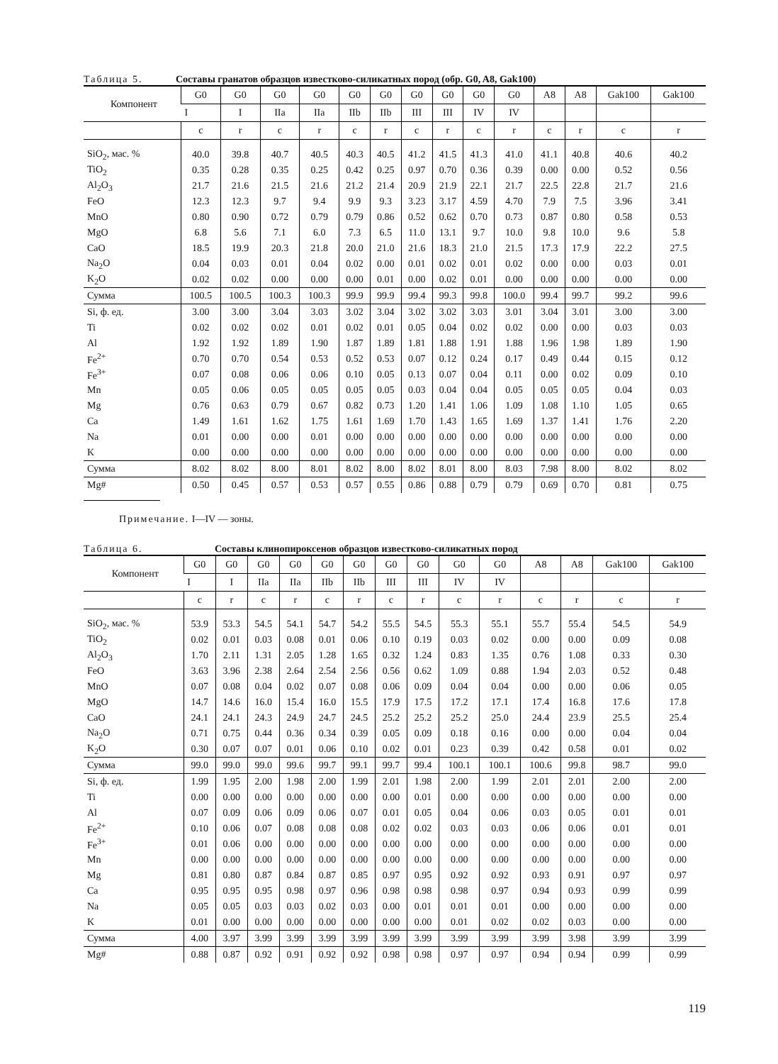Таблица 5. Составы гранатов образцов известково-силикатных пород (обр. G0, A8, Gak100)
| Компонент | G0 | G0 | G0 | G0 | G0 | G0 | G0 | G0 | G0 | G0 | A8 | A8 | Gak100 | Gak100 |
| --- | --- | --- | --- | --- | --- | --- | --- | --- | --- | --- | --- | --- | --- | --- |
| | I | I | IIa | IIa | IIb | IIb | III | III | IV | IV | | | | |
| | c | r | c | r | c | r | c | r | c | r | c | r | c | r |
| SiO<sub>2</sub>, мас. % | 40.0 | 39.8 | 40.7 | 40.5 | 40.3 | 40.5 | 41.2 | 41.5 | 41.3 | 41.0 | 41.1 | 40.8 | 40.6 | 40.2 |
| TiO<sub>2</sub> | 0.35 | 0.28 | 0.35 | 0.25 | 0.42 | 0.25 | 0.97 | 0.70 | 0.36 | 0.39 | 0.00 | 0.00 | 0.52 | 0.56 |
| Al<sub>2</sub>O<sub>3</sub> | 21.7 | 21.6 | 21.5 | 21.6 | 21.2 | 21.4 | 20.9 | 21.9 | 22.1 | 21.7 | 22.5 | 22.8 | 21.7 | 21.6 |
| FeO | 12.3 | 12.3 | 9.7 | 9.4 | 9.9 | 9.3 | 3.23 | 3.17 | 4.59 | 4.70 | 7.9 | 7.5 | 3.96 | 3.41 |
| MnO | 0.80 | 0.90 | 0.72 | 0.79 | 0.79 | 0.86 | 0.52 | 0.62 | 0.70 | 0.73 | 0.87 | 0.80 | 0.58 | 0.53 |
| MgO | 6.8 | 5.6 | 7.1 | 6.0 | 7.3 | 6.5 | 11.0 | 13.1 | 9.7 | 10.0 | 9.8 | 10.0 | 9.6 | 5.8 |
| CaO | 18.5 | 19.9 | 20.3 | 21.8 | 20.0 | 21.0 | 21.6 | 18.3 | 21.0 | 21.5 | 17.3 | 17.9 | 22.2 | 27.5 |
| Na<sub>2</sub>O | 0.04 | 0.03 | 0.01 | 0.04 | 0.02 | 0.00 | 0.01 | 0.02 | 0.01 | 0.02 | 0.00 | 0.00 | 0.03 | 0.01 |
| K<sub>2</sub>O | 0.02 | 0.02 | 0.00 | 0.00 | 0.00 | 0.01 | 0.00 | 0.02 | 0.01 | 0.00 | 0.00 | 0.00 | 0.00 | 0.00 |
| Сумма | 100.5 | 100.5 | 100.3 | 100.3 | 99.9 | 99.9 | 99.4 | 99.3 | 99.8 | 100.0 | 99.4 | 99.7 | 99.2 | 99.6 |
| Si, ф. ед. | 3.00 | 3.00 | 3.04 | 3.03 | 3.02 | 3.04 | 3.02 | 3.02 | 3.03 | 3.01 | 3.04 | 3.01 | 3.00 | 3.00 |
| Ti | 0.02 | 0.02 | 0.02 | 0.01 | 0.02 | 0.01 | 0.05 | 0.04 | 0.02 | 0.02 | 0.00 | 0.00 | 0.03 | 0.03 |
| Al | 1.92 | 1.92 | 1.89 | 1.90 | 1.87 | 1.89 | 1.81 | 1.88 | 1.91 | 1.88 | 1.96 | 1.98 | 1.89 | 1.90 |
| Fe<sup>2+</sup> | 0.70 | 0.70 | 0.54 | 0.53 | 0.52 | 0.53 | 0.07 | 0.12 | 0.24 | 0.17 | 0.49 | 0.44 | 0.15 | 0.12 |
| Fe<sup>3+</sup> | 0.07 | 0.08 | 0.06 | 0.06 | 0.10 | 0.05 | 0.13 | 0.07 | 0.04 | 0.11 | 0.00 | 0.02 | 0.09 | 0.10 |
| Mn | 0.05 | 0.06 | 0.05 | 0.05 | 0.05 | 0.05 | 0.03 | 0.04 | 0.04 | 0.05 | 0.05 | 0.05 | 0.04 | 0.03 |
| Mg | 0.76 | 0.63 | 0.79 | 0.67 | 0.82 | 0.73 | 1.20 | 1.41 | 1.06 | 1.09 | 1.08 | 1.10 | 1.05 | 0.65 |
| Ca | 1.49 | 1.61 | 1.62 | 1.75 | 1.61 | 1.69 | 1.70 | 1.43 | 1.65 | 1.69 | 1.37 | 1.41 | 1.76 | 2.20 |
| Na | 0.01 | 0.00 | 0.00 | 0.01 | 0.00 | 0.00 | 0.00 | 0.00 | 0.00 | 0.00 | 0.00 | 0.00 | 0.00 | 0.00 |
| K | 0.00 | 0.00 | 0.00 | 0.00 | 0.00 | 0.00 | 0.00 | 0.00 | 0.00 | 0.00 | 0.00 | 0.00 | 0.00 | 0.00 |
| Сумма | 8.02 | 8.02 | 8.00 | 8.01 | 8.02 | 8.00 | 8.02 | 8.01 | 8.00 | 8.03 | 7.98 | 8.00 | 8.02 | 8.02 |
| Mg# | 0.50 | 0.45 | 0.57 | 0.53 | 0.57 | 0.55 | 0.86 | 0.88 | 0.79 | 0.79 | 0.69 | 0.70 | 0.81 | 0.75 |
Примечание. I—IV — зоны.
Таблица 6. Составы клинопироксенов образцов известково-силикатных пород
| Компонент | G0 | G0 | G0 | G0 | G0 | G0 | G0 | G0 | G0 | G0 | A8 | A8 | Gak100 | Gak100 |
| --- | --- | --- | --- | --- | --- | --- | --- | --- | --- | --- | --- | --- | --- | --- |
| | I | I | IIa | IIa | IIb | IIb | III | III | IV | IV | | | | |
| | c | r | c | r | c | r | c | r | c | r | c | r | c | r |
| SiO<sub>2</sub>, мас. % | 53.9 | 53.3 | 54.5 | 54.1 | 54.7 | 54.2 | 55.5 | 54.5 | 55.3 | 55.1 | 55.7 | 55.4 | 54.5 | 54.9 |
| TiO<sub>2</sub> | 0.02 | 0.01 | 0.03 | 0.08 | 0.01 | 0.06 | 0.10 | 0.19 | 0.03 | 0.02 | 0.00 | 0.00 | 0.09 | 0.08 |
| Al<sub>2</sub>O<sub>3</sub> | 1.70 | 2.11 | 1.31 | 2.05 | 1.28 | 1.65 | 0.32 | 1.24 | 0.83 | 1.35 | 0.76 | 1.08 | 0.33 | 0.30 |
| FeO | 3.63 | 3.96 | 2.38 | 2.64 | 2.54 | 2.56 | 0.56 | 0.62 | 1.09 | 0.88 | 1.94 | 2.03 | 0.52 | 0.48 |
| MnO | 0.07 | 0.08 | 0.04 | 0.02 | 0.07 | 0.08 | 0.06 | 0.09 | 0.04 | 0.04 | 0.00 | 0.00 | 0.06 | 0.05 |
| MgO | 14.7 | 14.6 | 16.0 | 15.4 | 16.0 | 15.5 | 17.9 | 17.5 | 17.2 | 17.1 | 17.4 | 16.8 | 17.6 | 17.8 |
| CaO | 24.1 | 24.1 | 24.3 | 24.9 | 24.7 | 24.5 | 25.2 | 25.2 | 25.2 | 25.0 | 24.4 | 23.9 | 25.5 | 25.4 |
| Na<sub>2</sub>O | 0.71 | 0.75 | 0.44 | 0.36 | 0.34 | 0.39 | 0.05 | 0.09 | 0.18 | 0.16 | 0.00 | 0.00 | 0.04 | 0.04 |
| K<sub>2</sub>O | 0.30 | 0.07 | 0.07 | 0.01 | 0.06 | 0.10 | 0.02 | 0.01 | 0.23 | 0.39 | 0.42 | 0.58 | 0.01 | 0.02 |
| Сумма | 99.0 | 99.0 | 99.0 | 99.6 | 99.7 | 99.1 | 99.7 | 99.4 | 100.1 | 100.1 | 100.6 | 99.8 | 98.7 | 99.0 |
| Si, ф. ед. | 1.99 | 1.95 | 2.00 | 1.98 | 2.00 | 1.99 | 2.01 | 1.98 | 2.00 | 1.99 | 2.01 | 2.01 | 2.00 | 2.00 |
| Ti | 0.00 | 0.00 | 0.00 | 0.00 | 0.00 | 0.00 | 0.00 | 0.01 | 0.00 | 0.00 | 0.00 | 0.00 | 0.00 | 0.00 |
| Al | 0.07 | 0.09 | 0.06 | 0.09 | 0.06 | 0.07 | 0.01 | 0.05 | 0.04 | 0.06 | 0.03 | 0.05 | 0.01 | 0.01 |
| Fe<sup>2+</sup> | 0.10 | 0.06 | 0.07 | 0.08 | 0.08 | 0.08 | 0.02 | 0.02 | 0.03 | 0.03 | 0.06 | 0.06 | 0.01 | 0.01 |
| Fe<sup>3+</sup> | 0.01 | 0.06 | 0.00 | 0.00 | 0.00 | 0.00 | 0.00 | 0.00 | 0.00 | 0.00 | 0.00 | 0.00 | 0.00 | 0.00 |
| Mn | 0.00 | 0.00 | 0.00 | 0.00 | 0.00 | 0.00 | 0.00 | 0.00 | 0.00 | 0.00 | 0.00 | 0.00 | 0.00 | 0.00 |
| Mg | 0.81 | 0.80 | 0.87 | 0.84 | 0.87 | 0.85 | 0.97 | 0.95 | 0.92 | 0.92 | 0.93 | 0.91 | 0.97 | 0.97 |
| Ca | 0.95 | 0.95 | 0.95 | 0.98 | 0.97 | 0.96 | 0.98 | 0.98 | 0.98 | 0.97 | 0.94 | 0.93 | 0.99 | 0.99 |
| Na | 0.05 | 0.05 | 0.03 | 0.03 | 0.02 | 0.03 | 0.00 | 0.01 | 0.01 | 0.01 | 0.00 | 0.00 | 0.00 | 0.00 |
| K | 0.01 | 0.00 | 0.00 | 0.00 | 0.00 | 0.00 | 0.00 | 0.00 | 0.01 | 0.02 | 0.02 | 0.03 | 0.00 | 0.00 |
| Сумма | 4.00 | 3.97 | 3.99 | 3.99 | 3.99 | 3.99 | 3.99 | 3.99 | 3.99 | 3.99 | 3.99 | 3.98 | 3.99 | 3.99 |
| Mg# | 0.88 | 0.87 | 0.92 | 0.91 | 0.92 | 0.92 | 0.98 | 0.98 | 0.97 | 0.97 | 0.94 | 0.94 | 0.99 | 0.99 |
119